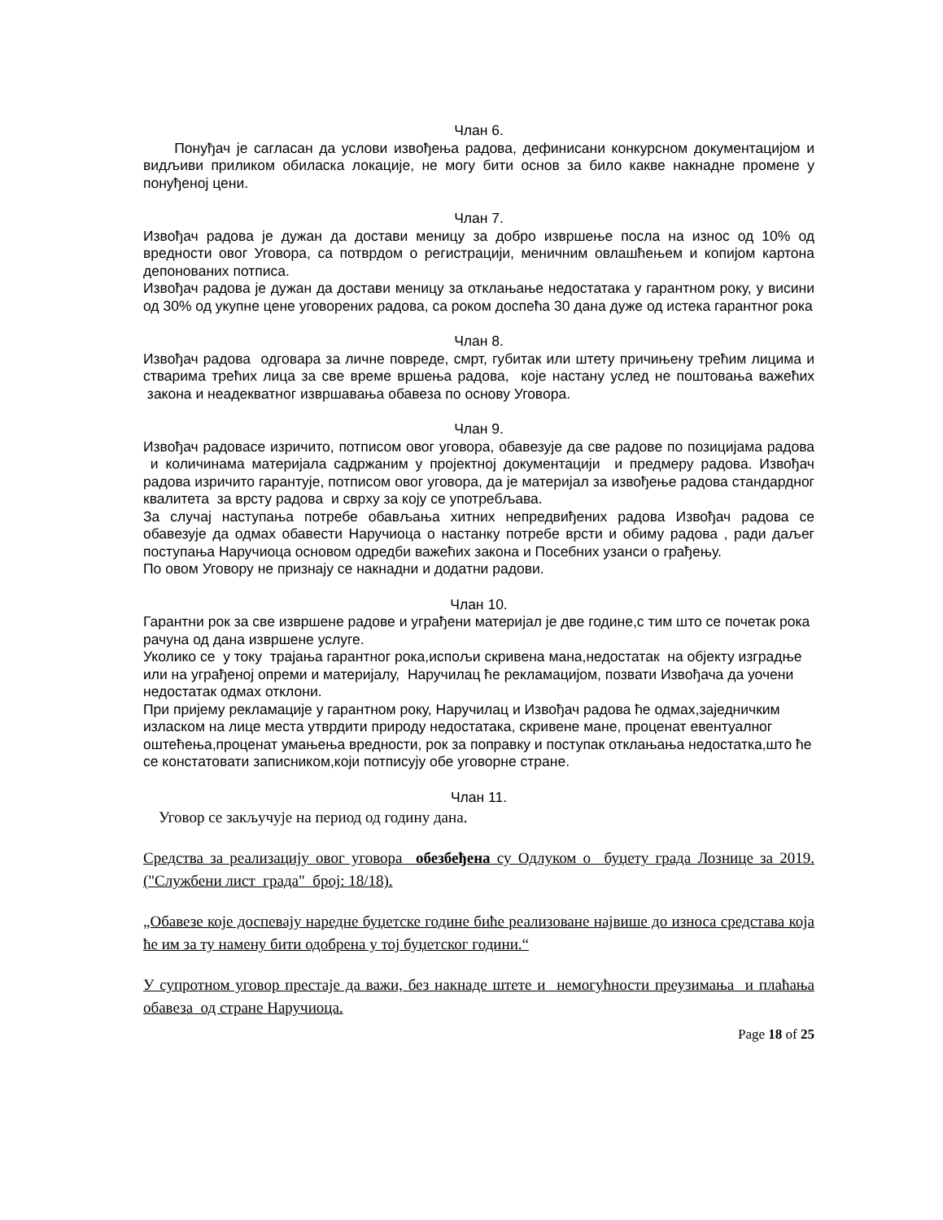Члан 6.
Понуђач је сагласан да услови извођења радова, дефинисани конкурсном документацијом и видљиви приликом обиласка локације, не могу бити основ за било какве накнадне промене у понуђеној цени.
Члан 7.
Извођач радова је дужан да достави меницу за добро извршење посла на износ од 10% од вредности овог Уговора, са потврдом о регистрацији, меничним овлашћењем и копијом картона депонованих потписа.
Извођач радова је дужан да достави меницу за отклањање недостатака у гарантном року, у висини од 30% од укупне цене уговорених радова, са роком доспећа 30 дана дуже од истека гарантног рока
Члан 8.
Извођач радова одговара за личне повреде, смрт, губитак или штету причињену трећим лицима и стварима трећих лица за све време вршења радова, које настану услед не поштовања важећих закона и неадекватног извршавања обавеза по основу Уговора.
Члан 9.
Извођач радовасе изричито, потписом овог уговора, обавезује да све радове по позицијама радова и количинама материјала садржаним у пројектној документацији и предмеру радова. Извођач радова изричито гарантује, потписом овог уговора, да је материјал за извођење радова стандардног квалитета за врсту радова и сврху за коју се употребљава.
За случај наступања потребе обављања хитних непредвиђених радова Извођач радова се обавезује да одмах обавести Наручиоца о настанку потребе врсти и обиму радова , ради даљег поступања Наручиоца основом одредби важећих закона и Посебних узанси о грађењу.
По овом Уговору не признају се накнадни и додатни радови.
Члан 10.
Гарантни рок за све извршене радове и уграђени материјал је две године,с тим што се почетак рока рачуна од дана извршене услуге.
Уколико се у току трајања гарантног рока,испољи скривена мана,недостатак на објекту изградње или на уграђеној опреми и материјалу, Наручилац ће рекламацијом, позвати Извођача да уочени недостатак одмах отклони.
При пријему рекламације у гарантном року, Наручилац и Извођач радова ће одмах,заједничким изласком на лице места утврдити природу недостатака, скривене мане, проценат евентуалног оштећења,проценат умањења вредности, рок за поправку и поступак отклањања недостатка,што ће се констатовати записником,који потписују обе уговорне стране.
Члан 11.
Уговор се закључује на период од годину дана.
Средства за реализацију овог уговора обезбеђена су Одлуком о буџету града Лознице за 2019. ("Службени лист града" број: 18/18).
„Обавезе које доспевају наредне буџетске године биће реализоване највише до износа средстава која ће им за ту намену бити одобрена у тој буџетског години.“
У супротном уговор престаје да важи, без накнаде штете и немогућности преузимања и плаћања обавеза од стране Наручиоца.
Page 18 of 25